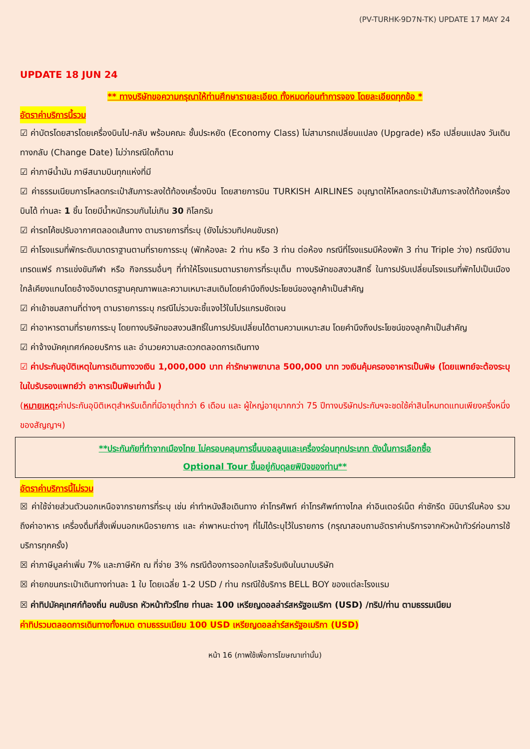(PV-TURHK-9D7N-TK) UPDATE 17 MAY 24
UPDATE 18 JUN 24
** ทางบริษัทขอความกรุณาให้ท่านศึกษารายละเอียด ทั้งหมดก่อนทำการจอง โดยละเอียดทุกข้อ *
อัตราค่าบริการนี้รวม
☑ ค่าบัตรโดยสารโดยเครื่องบินไป-กลับ พร้อมคณะ ชั้นประหยัด (Economy Class) ไม่สามารถเปลี่ยนแปลง (Upgrade) หรือ เปลี่ยนแปลง วันเดินทางกลับ (Change Date) ไม่ว่ากรณีใดก็ตาม
☑ ค่าภาษีน้ำมัน ภาษีสนามบินทุกแห่งที่มี
☑ ค่าธรรมเนียมการโหลดกระเป๋าสัมภาระลงใต้ท้องเครื่องบิน โดยสายการบิน TURKISH AIRLINES อนุญาตให้โหลดกระเป๋าสัมภาระลงใต้ท้องเครื่องบินได้ ท่านละ 1 ชิ้น โดยมีน้ำหนักรวมกันไม่เกิน 30 กิโลกรัม
☑ ค่ารถโค้ชปรับอากาศตลอดเส้นทาง ตามรายการที่ระบุ (ยังไม่รวมทิปคนขับรถ)
☑ ค่าโรงแรมที่พักระดับมาตราฐานตามที่รายการระบุ (พักห้องละ 2 ท่าน หรือ 3 ท่าน ต่อห้อง กรณีที่โรงแรมมีห้องพัก 3 ท่าน Triple ว่าง) กรณีมีงานเทรดแฟร์ การแข่งขันกีฬา หรือ กิจกรรมอื่นๆ ที่ทำให้โรงแรมตามรายการที่ระบุเต็ม ทางบริษัทขอสงวนสิทธิ์ ในการปรับเปลี่ยนโรงแรมที่พักไปเป็นเมืองใกล้เคียงแทนโดยอ้างอิงมาตรฐานคุณภาพและความเหมาะสมเดิมโดยคำนึงถึงประโยชน์ของลูกค้าเป็นสำคัญ
☑ ค่าเข้าชมสถานที่ต่างๆ ตามรายการระบุ กรณีไม่รวมจะชี้แจงไว้ในโปรแกรมชัดเจน
☑ ค่าอาหารตามที่รายการระบุ โดยทางบริษัทขอสงวนสิทธิ์ในการปรับเปลี่ยนได้ตามความเหมาะสม โดยคำนึงถึงประโยชน์ของลูกค้าเป็นสำคัญ
☑ ค่าจ้างมัคคุเทศก์คอยบริการ และ อำนวยความสะดวกตลอดการเดินทาง
☑ ค่าประกันอุบัติเหตุในการเดินทางวงเงิน 1,000,000 บาท ค่ารักษาพยาบาล 500,000 บาท วงเงินคุ้มครองอาหารเป็นพิษ (โดยแพทย์จะต้องระบุในใบรับรองแพทย์ว่า อาหารเป็นพิษเท่านั้น )
(หมายเหตุ: ค่าประกันอุบิติเหตุสำหรับเด็กที่มีอายุต่ำกว่า 6 เดือน และ ผู้ใหญ่อายุมากกว่า 75 ปีทางบริษัทประกันฯจะชดใช้ค่าสินไหมทดแทนเพียงครึ่งหนึ่งของสัญญาฯ)
**ประกันภัยที่ทำจากเมืองไทย ไม่ครอบคลุมการขึ้นบอลลูนและเครื่องร่อนทุกประเภท ดังนั้นการเลือกซื้อ
Optional Tour ขึ้นอยู่กับดุลยพินิจของท่าน**
อัตราค่าบริการนี้ไม่รวม
☒ ค่าใช้จ่ายส่วนตัวนอกเหนือจากรายการที่ระบุ เช่น ค่าทำหนังสือเดินทาง ค่าโทรศัพท์ ค่าโทรศัพท์ทางไกล ค่าอินเตอร์เน็ต ค่าซักรีด มินิบาร์ในห้อง รวมถึงค่าอาหาร เครื่องดื่มที่สั่งเพิ่มนอกเหนือรายการ และ ค่าพาหนะต่างๆ ที่ไม่ได้ระบุไว้ในรายการ (กรุณาสอบถามอัตราค่าบริการจากหัวหน้าทัวร์ก่อนการใช้บริการทุกครั้ง)
☒ ค่าภาษีมูลค่าเพิ่ม 7% และภาษีหัก ณ ที่จ่าย 3% กรณีต้องการออกใบเสร็จรับเงินในนามบริษัท
☒ ค่ายกขนกระเป๋าเดินทางท่านละ 1 ใบ โดยเฉลี่ย 1-2 USD / ท่าน กรณีใช้บริการ BELL BOY ของแต่ละโรงแรม
☒ ค่าทิปมัคคุเทศก์ท้องถิ่น คนขับรถ หัวหน้าทัวร์ไทย ท่านละ 100 เหรียญดอลล่าร์สหรัฐอเมริกา (USD) /ทริป/ท่าน ตามธรรมเนียม
ค่าทิปรวมตลอดการเดินทางทั้งหมด ตามธรรมเนียม 100 USD เหรียญดอลล่าร์สหรัฐอเมริกา (USD)
หน้า 16 (ภาพใช้เพื่อการโฆษณาเท่านั้น)